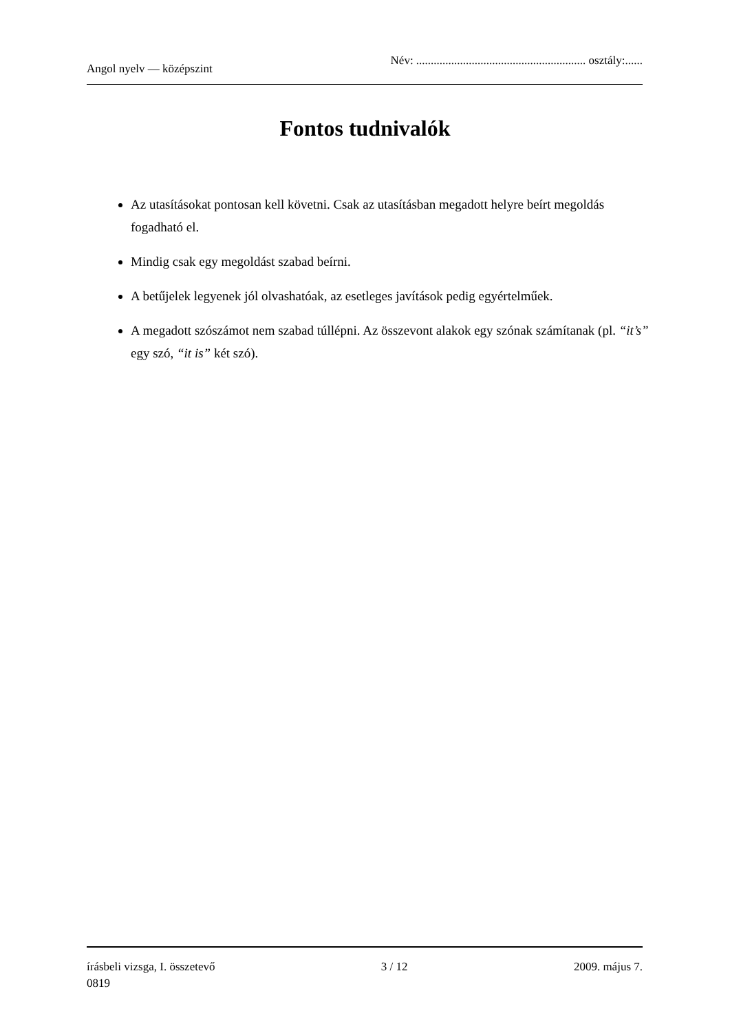Angol nyelv — középszint Név: .......................................................... osztály:......
Fontos tudnivalók
Az utasításokat pontosan kell követni. Csak az utasításban megadott helyre beírt megoldás fogadható el.
Mindig csak egy megoldást szabad beírni.
A betűjelek legyenek jól olvashatóak, az esetleges javítások pedig egyértelműek.
A megadott szószámot nem szabad túllépni. Az összevont alakok egy szónak számítanak (pl. “it’s” egy szó, “it is” két szó).
írásbeli vizsga, I. összetevő 3 / 12 2009. május 7.
0819